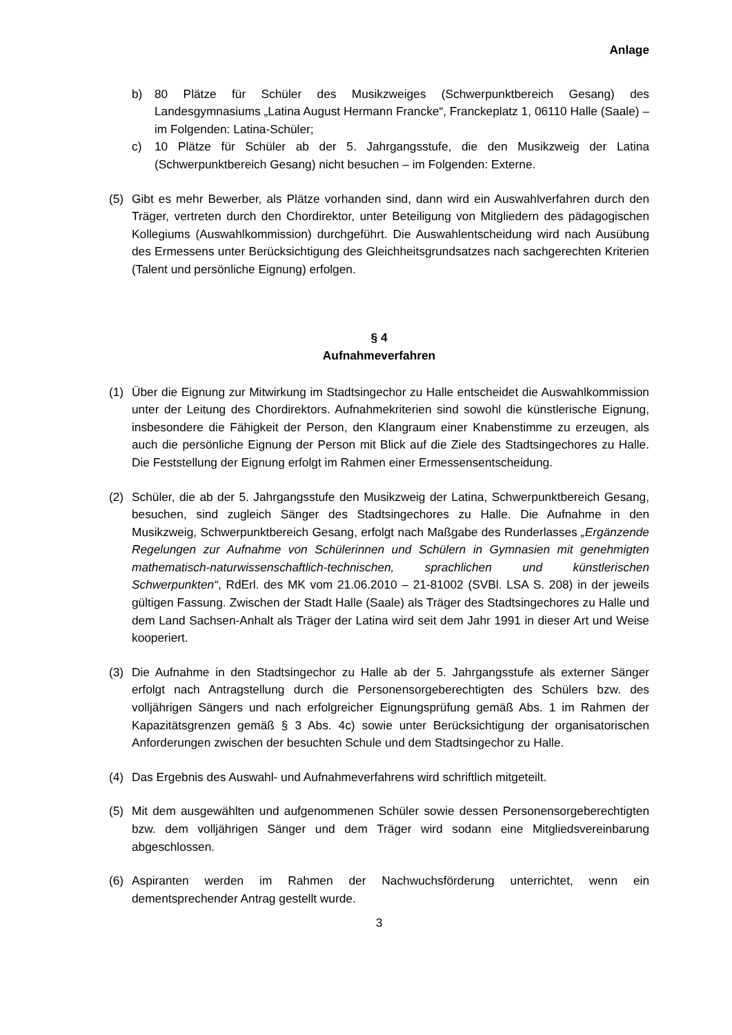Anlage
b) 80 Plätze für Schüler des Musikzweiges (Schwerpunktbereich Gesang) des Landesgymnasiums „Latina August Hermann Francke“, Franckeplatz 1, 06110 Halle (Saale) – im Folgenden: Latina-Schüler;
c) 10 Plätze für Schüler ab der 5. Jahrgangsstufe, die den Musikzweig der Latina (Schwerpunktbereich Gesang) nicht besuchen – im Folgenden: Externe.
(5) Gibt es mehr Bewerber, als Plätze vorhanden sind, dann wird ein Auswahlverfahren durch den Träger, vertreten durch den Chordirektor, unter Beteiligung von Mitgliedern des pädagogischen Kollegiums (Auswahlkommission) durchgeführt. Die Auswahlentscheidung wird nach Ausübung des Ermessens unter Berücksichtigung des Gleichheitsgrundsatzes nach sachgerechten Kriterien (Talent und persönliche Eignung) erfolgen.
§ 4
Aufnahmeverfahren
(1) Über die Eignung zur Mitwirkung im Stadtsingechor zu Halle entscheidet die Auswahlkommission unter der Leitung des Chordirektors. Aufnahmekriterien sind sowohl die künstlerische Eignung, insbesondere die Fähigkeit der Person, den Klangraum einer Knabenstimme zu erzeugen, als auch die persönliche Eignung der Person mit Blick auf die Ziele des Stadtsingechores zu Halle. Die Feststellung der Eignung erfolgt im Rahmen einer Ermessensentscheidung.
(2) Schüler, die ab der 5. Jahrgangsstufe den Musikzweig der Latina, Schwerpunktbereich Gesang, besuchen, sind zugleich Sänger des Stadtsingechores zu Halle. Die Aufnahme in den Musikzweig, Schwerpunktbereich Gesang, erfolgt nach Maßgabe des Runderlasses „Ergänzende Regelungen zur Aufnahme von Schülerinnen und Schülern in Gymnasien mit genehmigten mathematisch-naturwissenschaftlich-technischen, sprachlichen und künstlerischen Schwerpunkten“, RdErl. des MK vom 21.06.2010 – 21-81002 (SVBl. LSA S. 208) in der jeweils gültigen Fassung. Zwischen der Stadt Halle (Saale) als Träger des Stadtsingechores zu Halle und dem Land Sachsen-Anhalt als Träger der Latina wird seit dem Jahr 1991 in dieser Art und Weise kooperiert.
(3) Die Aufnahme in den Stadtsingechor zu Halle ab der 5. Jahrgangsstufe als externer Sänger erfolgt nach Antragstellung durch die Personensorgeberechtigten des Schülers bzw. des volljährigen Sängers und nach erfolgreicher Eignungsprüfung gemäß Abs. 1 im Rahmen der Kapazitätsgrenzen gemäß § 3 Abs. 4c) sowie unter Berücksichtigung der organisatorischen Anforderungen zwischen der besuchten Schule und dem Stadtsingechor zu Halle.
(4) Das Ergebnis des Auswahl- und Aufnahmeverfahrens wird schriftlich mitgeteilt.
(5) Mit dem ausgewählten und aufgenommenen Schüler sowie dessen Personensorgeberechtigten bzw. dem volljährigen Sänger und dem Träger wird sodann eine Mitgliedsvereinbarung abgeschlossen.
(6) Aspiranten werden im Rahmen der Nachwuchsförderung unterrichtet, wenn ein dementsprechender Antrag gestellt wurde.
3